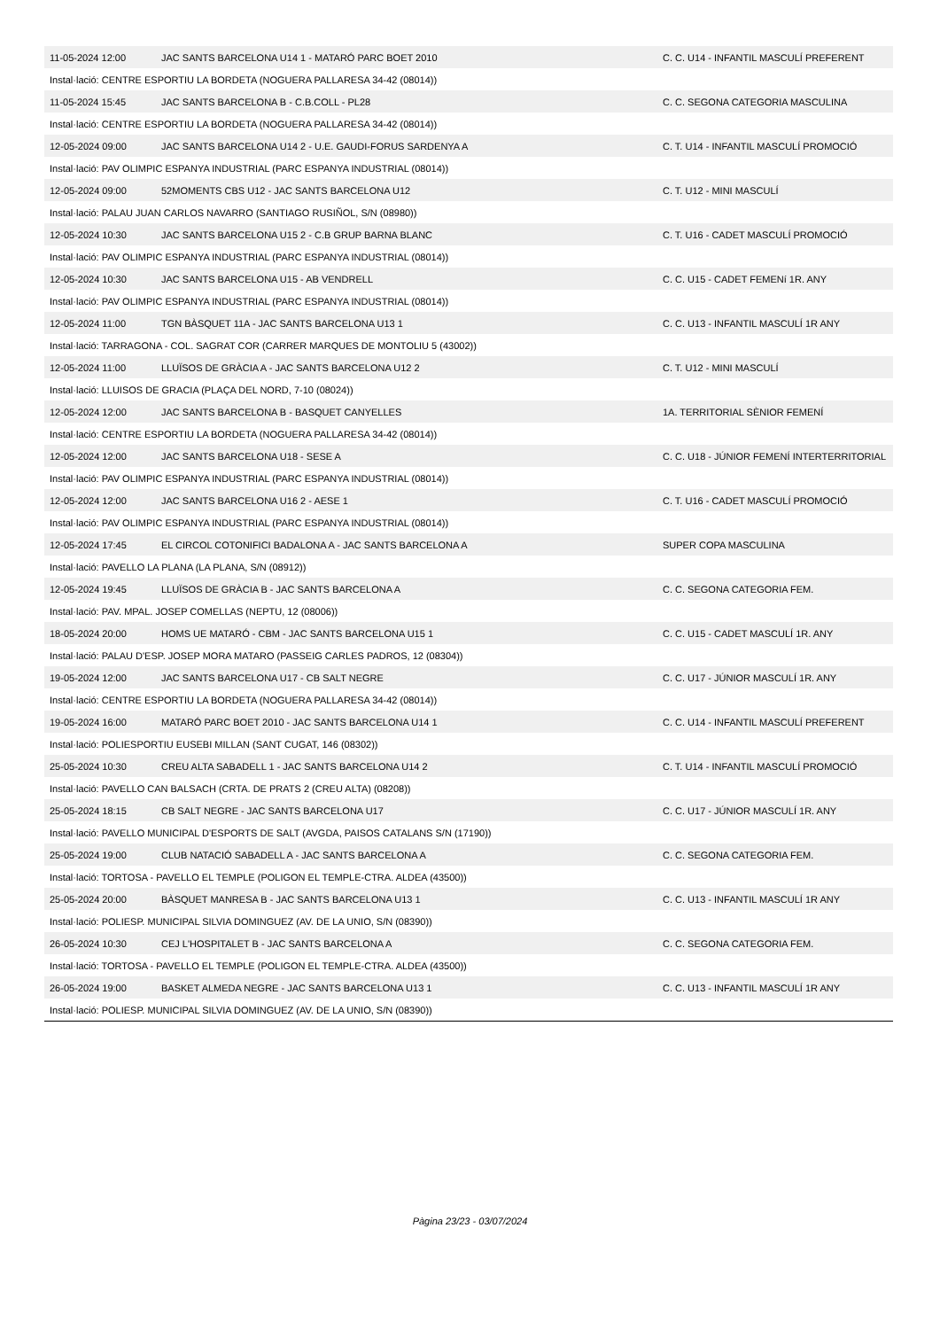| 11-05-2024 12:00 | JAC SANTS BARCELONA U14 1 - MATARÓ PARC BOET 2010 | C. C. U14 - INFANTIL MASCULÍ PREFERENT |
| Instal·lació: CENTRE ESPORTIU LA BORDETA (NOGUERA PALLARESA 34-42 (08014)) | | |
| 11-05-2024 15:45 | JAC SANTS BARCELONA B - C.B.COLL - PL28 | C. C. SEGONA CATEGORIA MASCULINA |
| Instal·lació: CENTRE ESPORTIU LA BORDETA (NOGUERA PALLARESA 34-42 (08014)) | | |
| 12-05-2024 09:00 | JAC SANTS BARCELONA U14 2 - U.E. GAUDI-FORUS SARDENYA A | C. T. U14 - INFANTIL MASCULÍ PROMOCIÓ |
| Instal·lació: PAV OLIMPIC ESPANYA INDUSTRIAL (PARC ESPANYA INDUSTRIAL (08014)) | | |
| 12-05-2024 09:00 | 52MOMENTS CBS U12 - JAC SANTS BARCELONA U12 | C. T. U12 - MINI MASCULÍ |
| Instal·lació: PALAU JUAN CARLOS NAVARRO (SANTIAGO RUSIÑOL, S/N (08980)) | | |
| 12-05-2024 10:30 | JAC SANTS BARCELONA U15 2 - C.B GRUP BARNA BLANC | C. T. U16 - CADET MASCULÍ PROMOCIÓ |
| Instal·lació: PAV OLIMPIC ESPANYA INDUSTRIAL (PARC ESPANYA INDUSTRIAL (08014)) | | |
| 12-05-2024 10:30 | JAC SANTS BARCELONA U15 - AB VENDRELL | C. C. U15 - CADET FEMENí 1R. ANY |
| Instal·lació: PAV OLIMPIC ESPANYA INDUSTRIAL (PARC ESPANYA INDUSTRIAL (08014)) | | |
| 12-05-2024 11:00 | TGN BÀSQUET 11A - JAC SANTS BARCELONA U13 1 | C. C. U13 - INFANTIL MASCULÍ 1R ANY |
| Instal·lació: TARRAGONA - COL. SAGRAT COR (CARRER MARQUES DE MONTOLIU 5 (43002)) | | |
| 12-05-2024 11:00 | LLUÏSOS DE GRÀCIA A - JAC SANTS BARCELONA U12 2 | C. T. U12 - MINI MASCULÍ |
| Instal·lació: LLUISOS DE GRACIA (PLAÇA DEL NORD, 7-10 (08024)) | | |
| 12-05-2024 12:00 | JAC SANTS BARCELONA B - BASQUET CANYELLES | 1A. TERRITORIAL SÈNIOR FEMENÍ |
| Instal·lació: CENTRE ESPORTIU LA BORDETA (NOGUERA PALLARESA 34-42 (08014)) | | |
| 12-05-2024 12:00 | JAC SANTS BARCELONA U18 - SESE A | C. C. U18 - JÚNIOR FEMENÍ INTERTERRITORIAL |
| Instal·lació: PAV OLIMPIC ESPANYA INDUSTRIAL (PARC ESPANYA INDUSTRIAL (08014)) | | |
| 12-05-2024 12:00 | JAC SANTS BARCELONA U16 2 - AESE 1 | C. T. U16 - CADET MASCULÍ PROMOCIÓ |
| Instal·lació: PAV OLIMPIC ESPANYA INDUSTRIAL (PARC ESPANYA INDUSTRIAL (08014)) | | |
| 12-05-2024 17:45 | EL CIRCOL COTONIFICI BADALONA A - JAC SANTS BARCELONA A | SUPER COPA MASCULINA |
| Instal·lació: PAVELLO LA PLANA (LA PLANA, S/N (08912)) | | |
| 12-05-2024 19:45 | LLUÏSOS DE GRÀCIA B - JAC SANTS BARCELONA A | C. C. SEGONA CATEGORIA FEM. |
| Instal·lació: PAV. MPAL. JOSEP COMELLAS (NEPTU, 12 (08006)) | | |
| 18-05-2024 20:00 | HOMS UE MATARÓ - CBM - JAC SANTS BARCELONA U15 1 | C. C. U15 - CADET MASCULÍ 1R. ANY |
| Instal·lació: PALAU D'ESP. JOSEP MORA MATARO (PASSEIG CARLES PADROS, 12 (08304)) | | |
| 19-05-2024 12:00 | JAC SANTS BARCELONA U17 - CB SALT NEGRE | C. C. U17 - JÚNIOR MASCULÍ 1R. ANY |
| Instal·lació: CENTRE ESPORTIU LA BORDETA (NOGUERA PALLARESA 34-42 (08014)) | | |
| 19-05-2024 16:00 | MATARÓ PARC BOET 2010 - JAC SANTS BARCELONA U14 1 | C. C. U14 - INFANTIL MASCULÍ PREFERENT |
| Instal·lació: POLIESPORTIU EUSEBI MILLAN (SANT CUGAT, 146 (08302)) | | |
| 25-05-2024 10:30 | CREU ALTA SABADELL 1 - JAC SANTS BARCELONA U14 2 | C. T. U14 - INFANTIL MASCULÍ PROMOCIÓ |
| Instal·lació: PAVELLO CAN BALSACH (CRTA. DE PRATS 2 (CREU ALTA) (08208)) | | |
| 25-05-2024 18:15 | CB SALT NEGRE - JAC SANTS BARCELONA U17 | C. C. U17 - JÚNIOR MASCULÍ 1R. ANY |
| Instal·lació: PAVELLO MUNICIPAL D'ESPORTS DE SALT (AVGDA, PAISOS CATALANS S/N (17190)) | | |
| 25-05-2024 19:00 | CLUB NATACIÓ SABADELL A - JAC SANTS BARCELONA A | C. C. SEGONA CATEGORIA FEM. |
| Instal·lació: TORTOSA - PAVELLO EL TEMPLE (POLIGON EL TEMPLE-CTRA. ALDEA (43500)) | | |
| 25-05-2024 20:00 | BÀSQUET MANRESA B - JAC SANTS BARCELONA U13 1 | C. C. U13 - INFANTIL MASCULÍ 1R ANY |
| Instal·lació: POLIESP. MUNICIPAL SILVIA DOMINGUEZ (AV. DE LA UNIO, S/N (08390)) | | |
| 26-05-2024 10:30 | CEJ L'HOSPITALET B - JAC SANTS BARCELONA A | C. C. SEGONA CATEGORIA FEM. |
| Instal·lació: TORTOSA - PAVELLO EL TEMPLE (POLIGON EL TEMPLE-CTRA. ALDEA (43500)) | | |
| 26-05-2024 19:00 | BASKET ALMEDA NEGRE - JAC SANTS BARCELONA U13 1 | C. C. U13 - INFANTIL MASCULÍ 1R ANY |
| Instal·lació: POLIESP. MUNICIPAL SILVIA DOMINGUEZ (AV. DE LA UNIO, S/N (08390)) | | |
Pàgina 23/23 - 03/07/2024